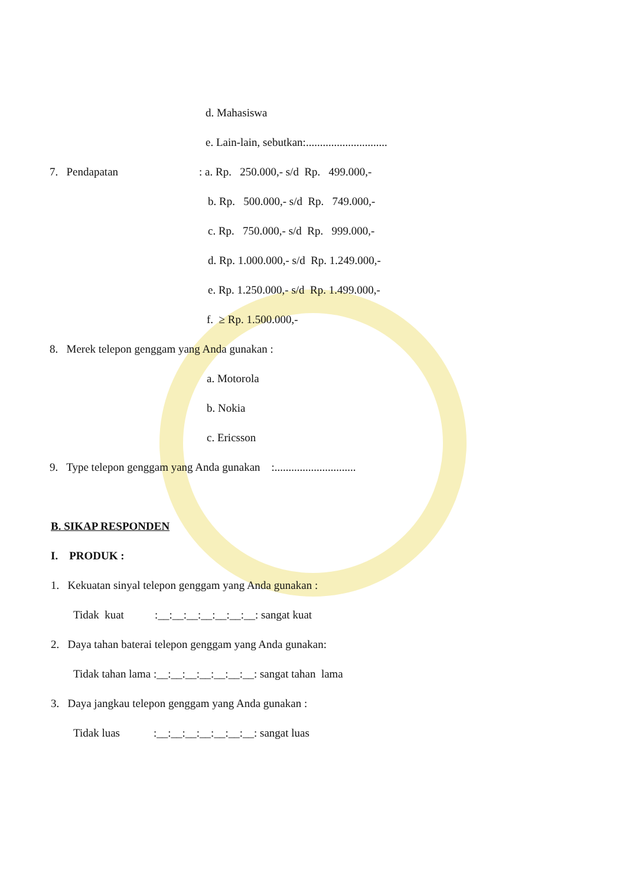d. Mahasiswa
e. Lain-lain, sebutkan:.............................
7. Pendapatan
: a. Rp. 250.000,- s/d Rp. 499.000,-
b. Rp. 500.000,- s/d Rp. 749.000,-
c. Rp. 750.000,- s/d Rp. 999.000,-
d. Rp. 1.000.000,- s/d Rp. 1.249.000,-
e. Rp. 1.250.000,- s/d Rp. 1.499.000,-
f. ≥ Rp. 1.500.000,-
8. Merek telepon genggam yang Anda gunakan :
a. Motorola
b. Nokia
c. Ericsson
9. Type telepon genggam yang Anda gunakan :.............................
B. SIKAP RESPONDEN
I. PRODUK :
1. Kekuatan sinyal telepon genggam yang Anda gunakan :
Tidak kuat :__:__:__:__:__:__:__: sangat kuat
2. Daya tahan baterai telepon genggam yang Anda gunakan:
Tidak tahan lama :__:__:__:__:__:__:__: sangat tahan lama
3. Daya jangkau telepon genggam yang Anda gunakan :
Tidak luas :__:__:__:__:__:__:__: sangat luas